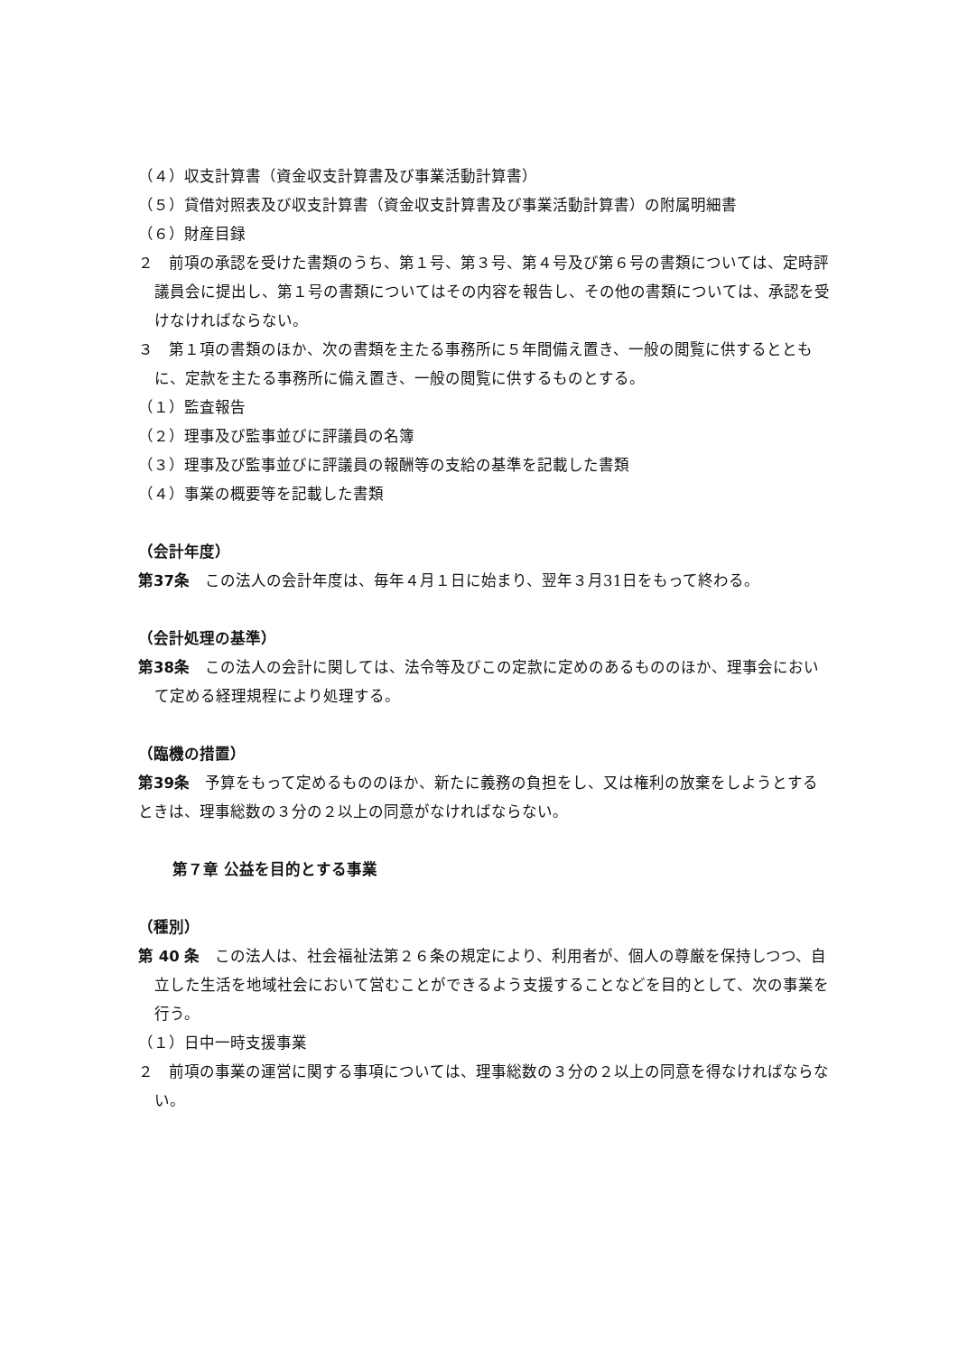（４）収支計算書（資金収支計算書及び事業活動計算書）
（５）貸借対照表及び収支計算書（資金収支計算書及び事業活動計算書）の附属明細書
（６）財産目録
２　前項の承認を受けた書類のうち、第１号、第３号、第４号及び第６号の書類については、定時評議員会に提出し、第１号の書類についてはその内容を報告し、その他の書類については、承認を受けなければならない。
３　第１項の書類のほか、次の書類を主たる事務所に５年間備え置き、一般の閲覧に供するとともに、定款を主たる事務所に備え置き、一般の閲覧に供するものとする。
（１）監査報告
（２）理事及び監事並びに評議員の名簿
（３）理事及び監事並びに評議員の報酬等の支給の基準を記載した書類
（４）事業の概要等を記載した書類
（会計年度）
第37条　この法人の会計年度は、毎年４月１日に始まり、翌年３月31日をもって終わる。
（会計処理の基準）
第38条　この法人の会計に関しては、法令等及びこの定款に定めのあるもののほか、理事会において定める経理規程により処理する。
（臨機の措置）
第39条　予算をもって定めるもののほか、新たに義務の負担をし、又は権利の放棄をしようとするときは、理事総数の３分の２以上の同意がなければならない。
第７章 公益を目的とする事業
（種別）
第 40 条　この法人は、社会福祉法第２６条の規定により、利用者が、個人の尊厳を保持しつつ、自立した生活を地域社会において営むことができるよう支援することなどを目的として、次の事業を行う。
（１）日中一時支援事業
２　前項の事業の運営に関する事項については、理事総数の３分の２以上の同意を得なければならない。